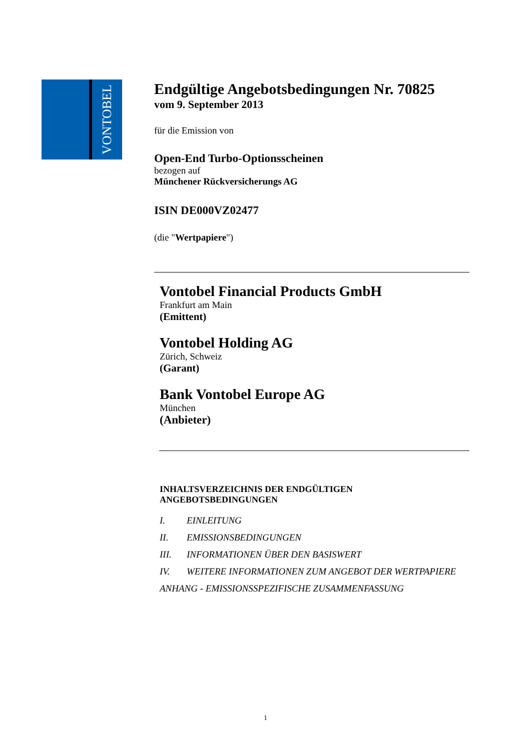VONTOBEL
Endgültige Angebotsbedingungen Nr. 70825
vom 9. September 2013
für die Emission von
Open-End Turbo-Optionsscheinen
bezogen auf
Münchener Rückversicherungs AG
ISIN DE000VZ02477
(die "Wertpapiere")
Vontobel Financial Products GmbH
Frankfurt am Main
(Emittent)
Vontobel Holding AG
Zürich, Schweiz
(Garant)
Bank Vontobel Europe AG
München
(Anbieter)
INHALTSVERZEICHNIS DER ENDGÜLTIGEN
ANGEBOTSBEDINGUNGEN
I. EINLEITUNG
II. EMISSIONSBEDINGUNGEN
III. INFORMATIONEN ÜBER DEN BASISWERT
IV. WEITERE INFORMATIONEN ZUM ANGEBOT DER WERTPAPIERE
ANHANG - EMISSIONSSPEZIFISCHE ZUSAMMENFASSUNG
1